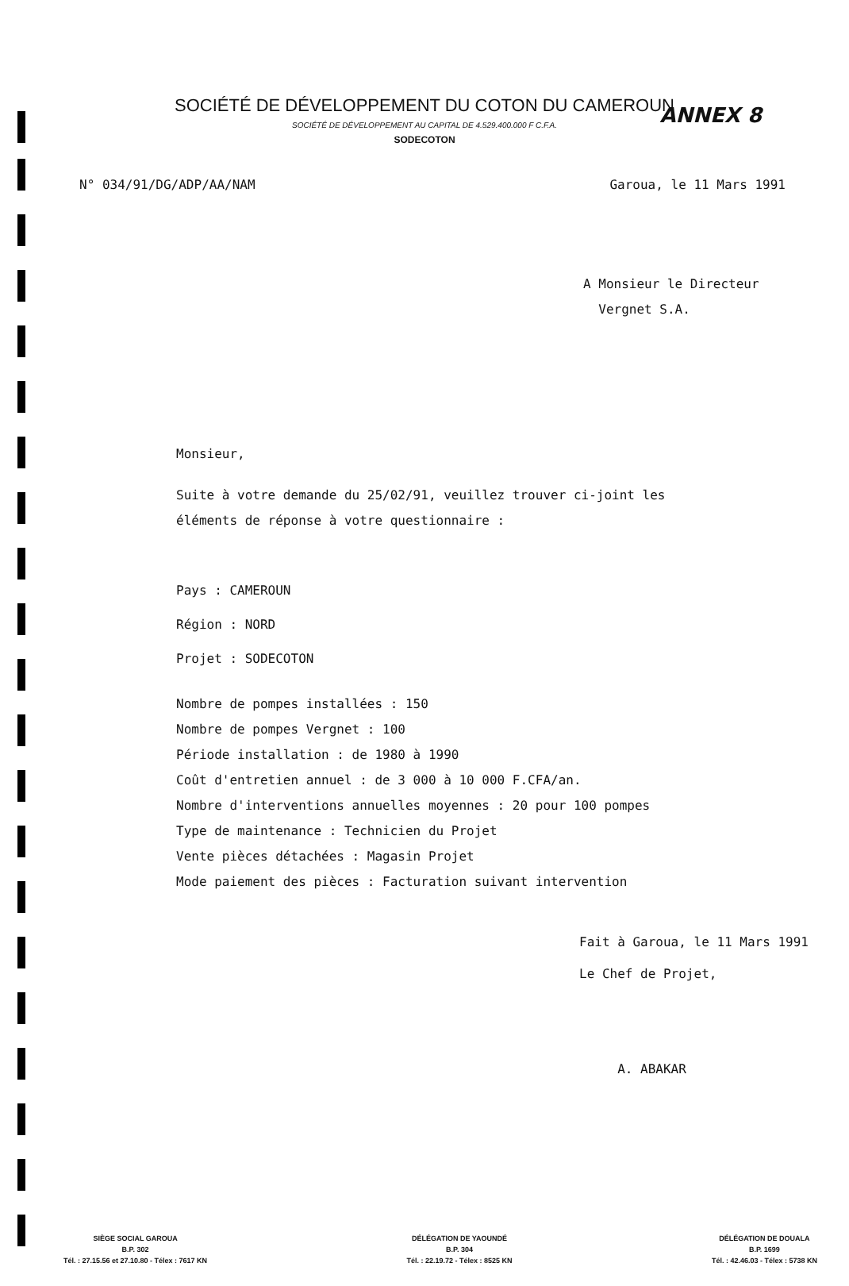ANNEX 8
SOCIÉTÉ DE DÉVELOPPEMENT DU COTON DU CAMEROUN
SOCIÉTÉ DE DÉVELOPPEMENT AU CAPITAL DE 4.529.400.000 F C.F.A.
SODECOTON
N° 034/91/DG/ADP/AA/NAM Garoua, le 11 Mars 1991
A Monsieur le Directeur
Vergnet S.A.
Monsieur,
Suite à votre demande du 25/02/91, veuillez trouver ci-joint les
éléments de réponse à votre questionnaire :
Pays : CAMEROUN
Région : NORD
Projet : SODECOTON
Nombre de pompes installées : 150
Nombre de pompes Vergnet : 100
Période installation : de 1980 à 1990
Coût d'entretien annuel : de 3 000 à 10 000 F.CFA/an.
Nombre d'interventions annuelles moyennes : 20 pour 100 pompes
Type de maintenance : Technicien du Projet
Vente pièces détachées : Magasin Projet
Mode paiement des pièces : Facturation suivant intervention
Fait à Garoua, le 11 Mars 1991
Le Chef de Projet,
A. ABAKAR
SIÈGE SOCIAL GAROUA
B.P. 302
Tél. : 27.15.56 et 27.10.80 - Télex : 7617 KN
DÉLÉGATION DE YAOUNDÉ
B.P. 304
Tél. : 22.19.72 - Télex : 8525 KN
DÉLÉGATION DE DOUALA
B.P. 1699
Tél. : 42.46.03 - Télex : 5738 KN